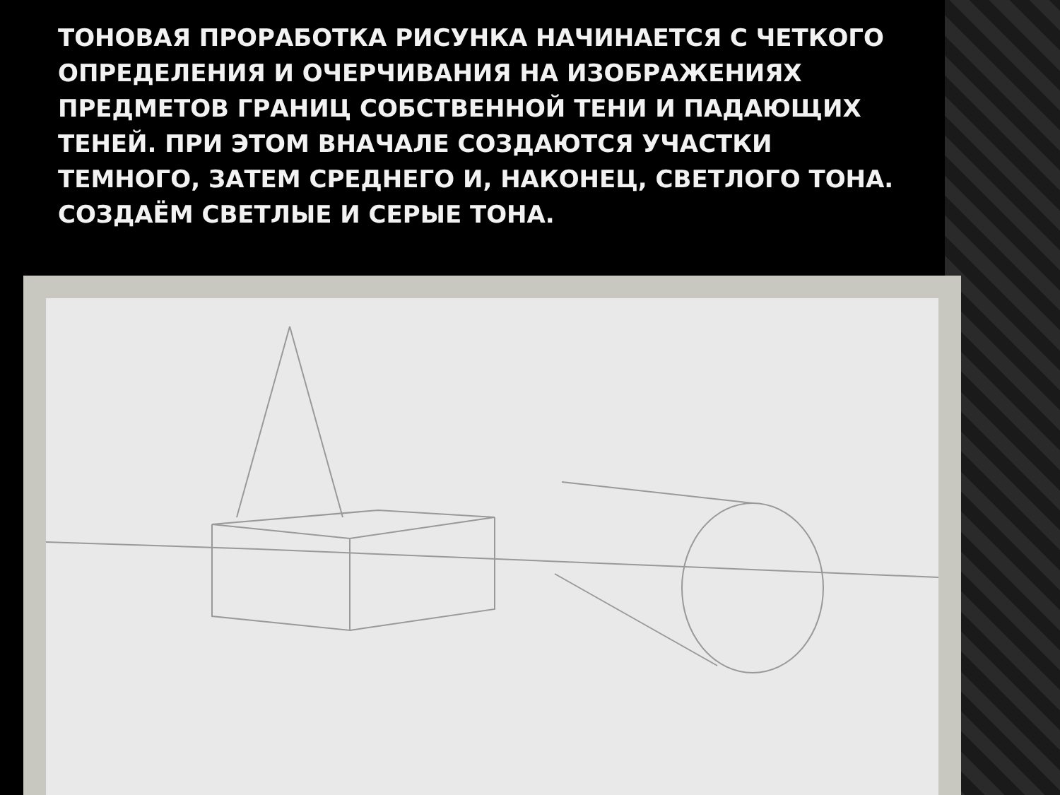ТОНОВАЯ ПРОРАБОТКА РИСУНКА НАЧИНАЕТСЯ С ЧЕТКОГО ОПРЕДЕЛЕНИЯ И ОЧЕРЧИВАНИЯ НА ИЗОБРАЖЕНИЯХ ПРЕДМЕТОВ ГРАНИЦ СОБСТВЕННОЙ ТЕНИ И ПАДАЮЩИХ ТЕНЕЙ. ПРИ ЭТОМ ВНАЧАЛЕ СОЗДАЮТСЯ УЧАСТКИ ТЕМНОГО, ЗАТЕМ СРЕДНЕГО И, НАКОНЕЦ, СВЕТЛОГО ТОНА.
СОЗДАЁМ СВЕТЛЫЕ И СЕРЫЕ ТОНА.